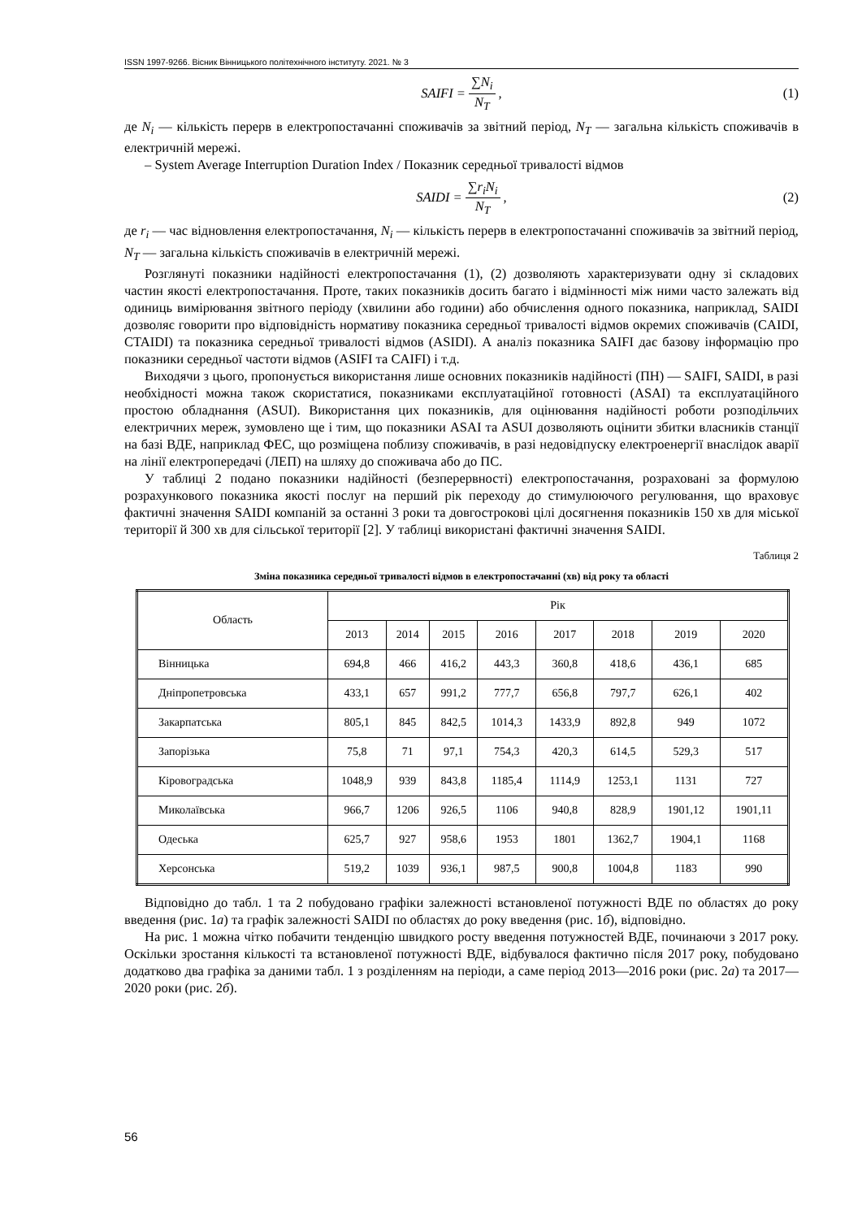ISSN 1997-9266. Вісник Вінницького політехнічного інституту. 2021. № 3
SAIFI = ∑N<sub>i</sub> N<sub>T</sub>, (1)
де N<sub>i</sub> — кількість перерв в електропостачанні споживачів за звітний період, N<sub>T</sub> — загальна кількість споживачів в електричній мережі.
– System Average Interruption Duration Index / Показник середньої тривалості відмов
SAIDI = ∑r<sub>i</sub>N<sub>i</sub> N<sub>T</sub>, (2)
де r<sub>i</sub> — час відновлення електропостачання, N<sub>i</sub> — кількість перерв в електропостачанні споживачів за звітний період, N<sub>T</sub> — загальна кількість споживачів в електричній мережі.
Розглянуті показники надійності електропостачання (1), (2) дозволяють характеризувати одну зі складових частин якості електропостачання. Проте, таких показників досить багато і відмінності між ними часто залежать від одиниць вимірювання звітного періоду (хвилини або години) або обчислення одного показника, наприклад, SAIDI дозволяє говорити про відповідність нормативу показника середньої тривалості відмов окремих споживачів (CAIDI, CTAIDI) та показника середньої тривалості відмов (ASIDI). А аналіз показника SAIFI дає базову інформацію про показники середньої частоти відмов (ASIFI та CAIFI) і т.д.
Виходячи з цього, пропонується використання лише основних показників надійності (ПН) — SAIFI, SAIDI, в разі необхідності можна також скористатися, показниками експлуатаційної готовності (ASAI) та експлуатаційного простою обладнання (ASUI). Використання цих показників, для оцінювання надійності роботи розподільчих електричних мереж, зумовлено ще і тим, що показники ASAI та ASUI дозволяють оцінити збитки власників станції на базі ВДЕ, наприклад ФЕС, що розміщена поблизу споживачів, в разі недовідпуску електроенергії внаслідок аварії на лінії електропередачі (ЛЕП) на шляху до споживача або до ПС.
У таблиці 2 подано показники надійності (безперервності) електропостачання, розраховані за формулою розрахункового показника якості послуг на перший рік переходу до стимулюючого регулювання, що враховує фактичні значення SAIDI компаній за останні 3 роки та довгострокові цілі досягнення показників 150 хв для міської території й 300 хв для сільської території [2]. У таблиці використані фактичні значення SAIDI.
Таблиця 2
Зміна показника середньої тривалості відмов в електропостачанні (хв) від року та області
| Область | Рік | | | | | | | |
| --- | --- | --- | --- | --- | --- | --- | --- | --- |
| | 2013 | 2014 | 2015 | 2016 | 2017 | 2018 | 2019 | 2020 |
| Вінницька | 694,8 | 466 | 416,2 | 443,3 | 360,8 | 418,6 | 436,1 | 685 |
| Дніпропетровська | 433,1 | 657 | 991,2 | 777,7 | 656,8 | 797,7 | 626,1 | 402 |
| Закарпатська | 805,1 | 845 | 842,5 | 1014,3 | 1433,9 | 892,8 | 949 | 1072 |
| Запорізька | 75,8 | 71 | 97,1 | 754,3 | 420,3 | 614,5 | 529,3 | 517 |
| Кіровоградська | 1048,9 | 939 | 843,8 | 1185,4 | 1114,9 | 1253,1 | 1131 | 727 |
| Миколаївська | 966,7 | 1206 | 926,5 | 1106 | 940,8 | 828,9 | 1901,12 | 1901,11 |
| Одеська | 625,7 | 927 | 958,6 | 1953 | 1801 | 1362,7 | 1904,1 | 1168 |
| Херсонська | 519,2 | 1039 | 936,1 | 987,5 | 900,8 | 1004,8 | 1183 | 990 |
Відповідно до табл. 1 та 2 побудовано графіки залежності встановленої потужності ВДЕ по областях до року введення (рис. 1а) та графік залежності SAIDI по областях до року введення (рис. 1б), відповідно.
На рис. 1 можна чітко побачити тенденцію швидкого росту введення потужностей ВДЕ, починаючи з 2017 року. Оскільки зростання кількості та встановленої потужності ВДЕ, відбувалося фактично після 2017 року, побудовано додатково два графіка за даними табл. 1 з розділенням на періоди, а саме період 2013—2016 роки (рис. 2а) та 2017—2020 роки (рис. 2б).
56